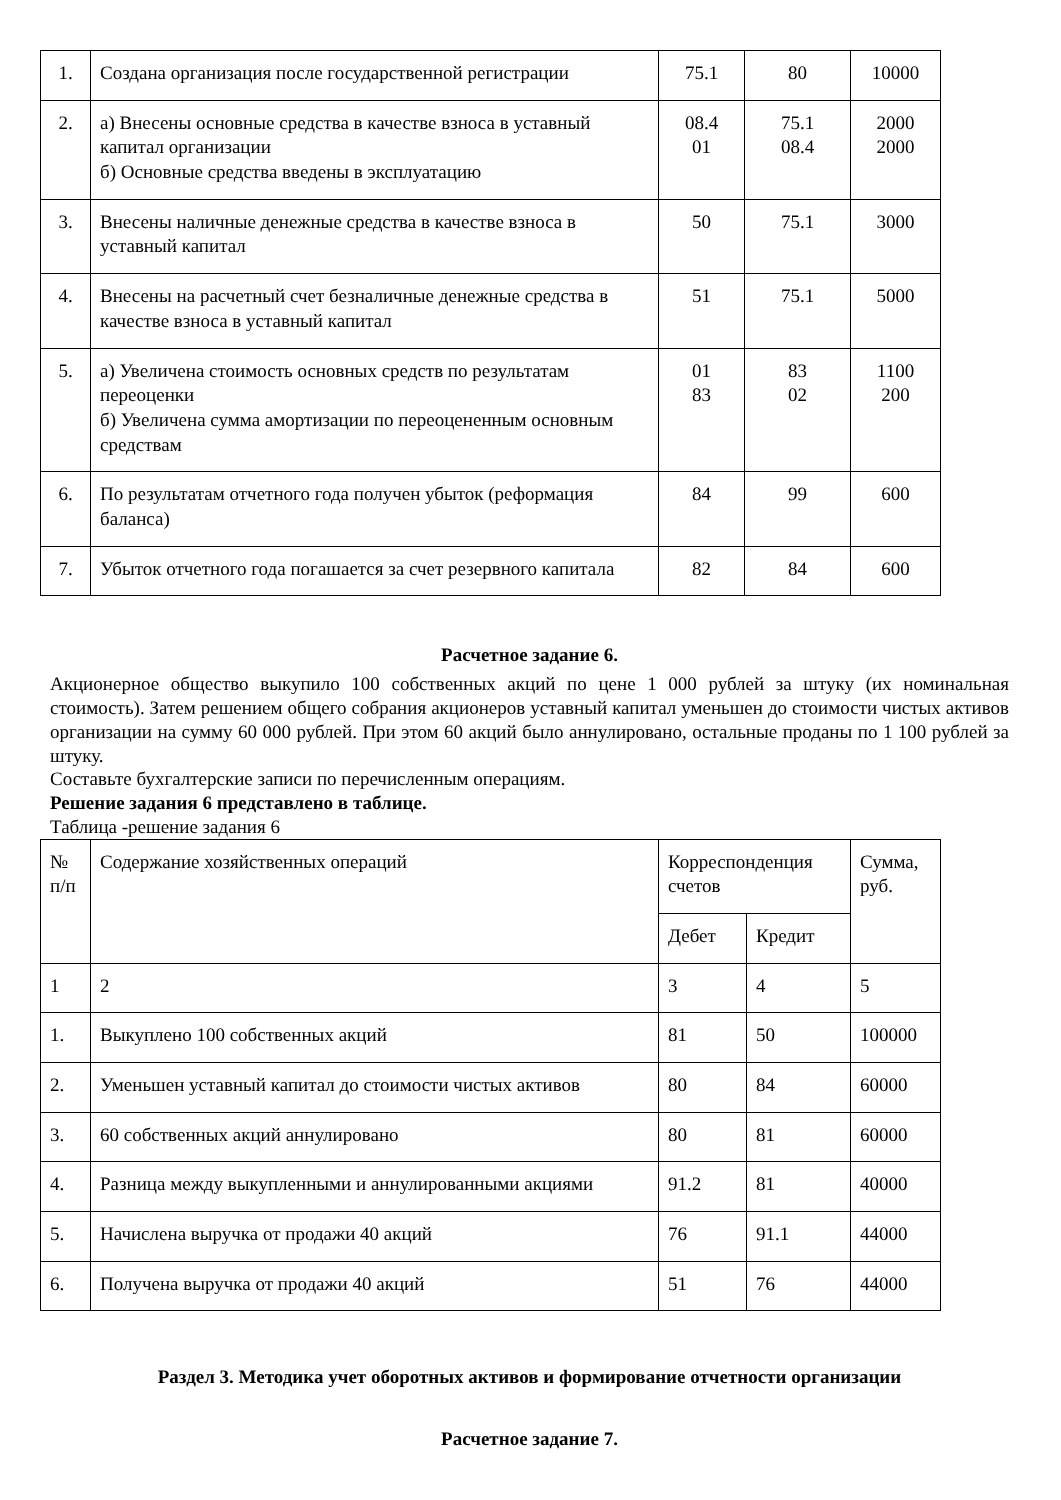| 1. | Создана организация после государственной регистрации | 75.1 | 80 | 10000 |
| 2. | а) Внесены основные средства в качестве взноса в уставный капитал организации б) Основные средства введены в эксплуатацию | 08.4 01 | 75.1 08.4 | 2000 2000 |
| 3. | Внесены наличные денежные средства в качестве взноса в уставный капитал | 50 | 75.1 | 3000 |
| 4. | Внесены на расчетный счет безналичные денежные средства в качестве взноса в уставный капитал | 51 | 75.1 | 5000 |
| 5. | а) Увеличена стоимость основных средств по результатам переоценки б) Увеличена сумма амортизации по переоцененным основным средствам | 01 83 | 83 02 | 1100 200 |
| 6. | По результатам отчетного года получен убыток (реформация баланса) | 84 | 99 | 600 |
| 7. | Убыток отчетного года погашается за счет резервного капитала | 82 | 84 | 600 |
Расчетное задание 6.
Акционерное общество выкупило 100 собственных акций по цене 1 000 рублей за штуку (их номинальная стоимость). Затем решением общего собрания акционеров уставный капитал уменьшен до стоимости чистых активов организации на сумму 60 000 рублей. При этом 60 акций было аннулировано, остальные проданы по 1 100 рублей за штуку.
Составьте бухгалтерские записи по перечисленным операциям.
Решение задания 6 представлено в таблице.
Таблица -решение задания 6
| № п/п | Содержание хозяйственных операций | Корреспонденция счетов | | Сумма, руб. |
| --- | --- | --- | --- | --- |
| | | Дебет | Кредит | |
| 1 | 2 | 3 | 4 | 5 |
| 1. | Выкуплено 100 собственных акций | 81 | 50 | 100000 |
| 2. | Уменьшен уставный капитал до стоимости чистых активов | 80 | 84 | 60000 |
| 3. | 60 собственных акций аннулировано | 80 | 81 | 60000 |
| 4. | Разница между выкупленными и аннулированными акциями | 91.2 | 81 | 40000 |
| 5. | Начислена выручка от продажи 40 акций | 76 | 91.1 | 44000 |
| 6. | Получена выручка от продажи 40 акций | 51 | 76 | 44000 |
Раздел 3. Методика учет оборотных активов и формирование отчетности организации
Расчетное задание 7.